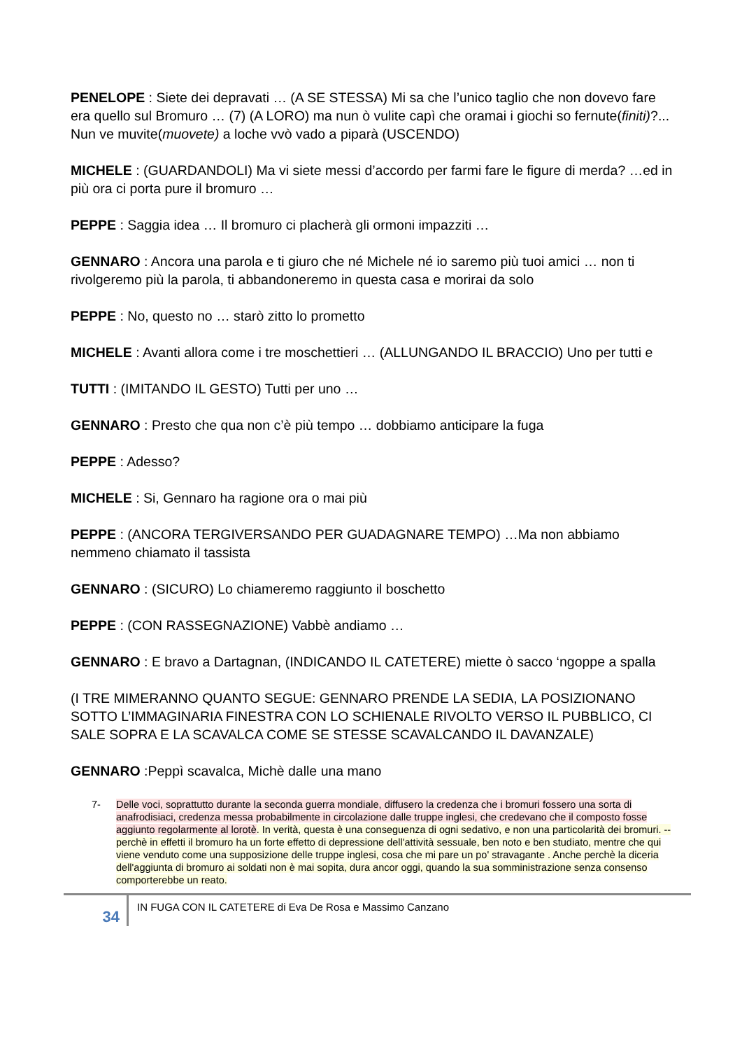PENELOPE : Siete dei depravati … (A SE STESSA) Mi sa che l’unico taglio che non dovevo fare era quello sul Bromuro … (7) (A LORO) ma nun ò vulite capì che oramai i giochi so fernute(finiti)?... Nun ve muvite(muovete) a loche vvò vado a piparà (USCENDO)
MICHELE : (GUARDANDOLI) Ma vi siete messi d’accordo per farmi fare le figure di merda? …ed in più ora ci porta pure il bromuro …
PEPPE : Saggia idea … Il bromuro ci placherà gli ormoni impazziti …
GENNARO : Ancora una parola e ti giuro che né Michele né io saremo più tuoi amici … non ti rivolgeremo più la parola, ti abbandoneremo in questa casa e morirai da solo
PEPPE : No, questo no … starò zitto lo prometto
MICHELE : Avanti allora come i tre moschettieri … (ALLUNGANDO IL BRACCIO) Uno per tutti e
TUTTI : (IMITANDO IL GESTO) Tutti per uno …
GENNARO : Presto che qua non c’è più tempo … dobbiamo anticipare la fuga
PEPPE : Adesso?
MICHELE : Si, Gennaro ha ragione ora o mai più
PEPPE : (ANCORA TERGIVERSANDO PER GUADAGNARE TEMPO) …Ma non abbiamo nemmeno chiamato il tassista
GENNARO : (SICURO) Lo chiameremo raggiunto il boschetto
PEPPE : (CON RASSEGNAZIONE) Vabbè andiamo …
GENNARO : E bravo a Dartagnan, (INDICANDO IL CATETERE) miette ò sacco ‘ngoppe a spalla
(I TRE MIMERANNO QUANTO SEGUE: GENNARO PRENDE LA SEDIA, LA POSIZIONANO SOTTO L’IMMAGINARIA FINESTRA CON LO SCHIENALE RIVOLTO VERSO IL PUBBLICO, CI SALE SOPRA E LA SCAVALCA COME SE STESSE SCAVALCANDO IL DAVANZALE)
GENNARO :Peppì scavalca, Michè dalle una mano
7- Delle voci, soprattutto durante la seconda guerra mondiale, diffusero la credenza che i bromuri fossero una sorta di anafrodisiaci, credenza messa probabilmente in circolazione dalle truppe inglesi, che credevano che il composto fosse aggiunto regolarmente al lorotè. In verità, questa è una conseguenza di ogni sedativo, e non una particolarità dei bromuri. --perchè in effetti il bromuro ha un forte effetto di depressione dell'attività sessuale, ben noto e ben studiato, mentre che qui viene venduto come una supposizione delle truppe inglesi, cosa che mi pare un po' stravagante . Anche perchè la diceria dell'aggiunta di bromuro ai soldati non è mai sopita, dura ancor oggi, quando la sua somministrazione senza consenso comporterebbe un reato.
34
IN FUGA CON IL CATETERE di Eva De Rosa e Massimo Canzano